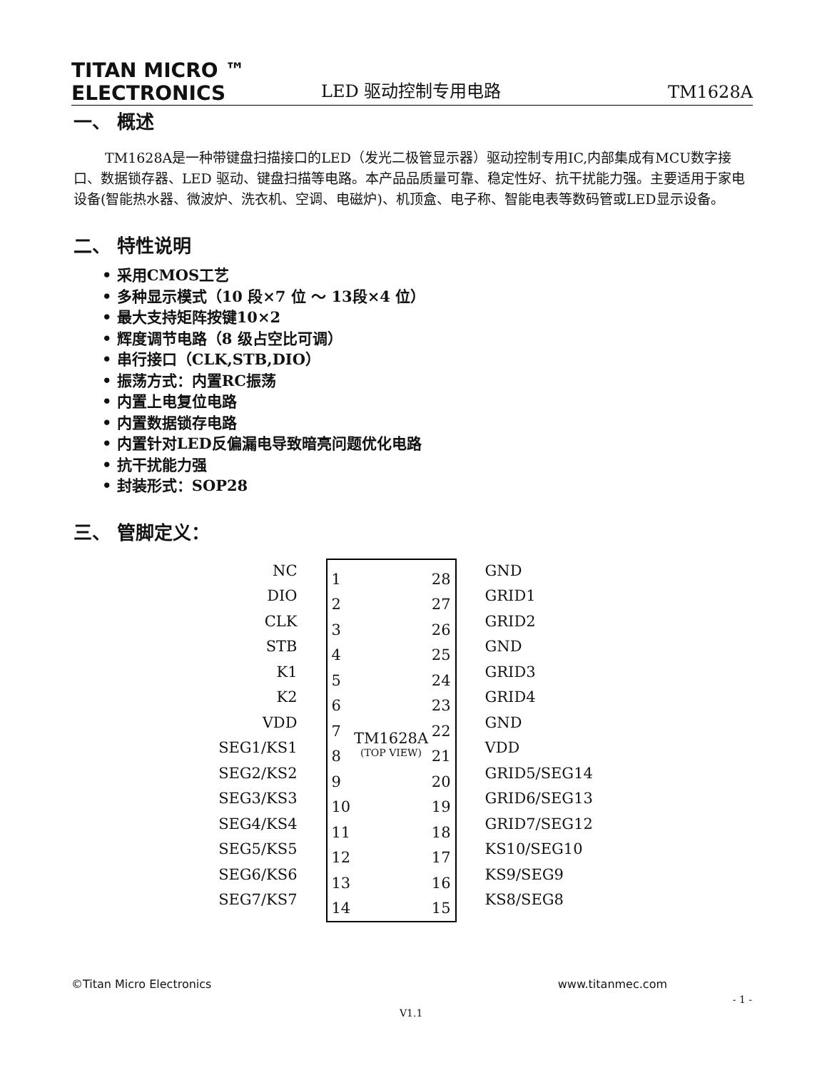TITAN MICRO ™
ELECTRONICS
LED 驱动控制专用电路
TM1628A
一、 概述
TM1628A是一种带键盘扫描接口的LED（发光二极管显示器）驱动控制专用IC,内部集成有MCU数字接口、数据锁存器、LED 驱动、键盘扫描等电路。本产品品质量可靠、稳定性好、抗干扰能力强。主要适用于家电设备(智能热水器、微波炉、洗衣机、空调、电磁炉)、机顶盒、电子称、智能电表等数码管或LED显示设备。
二、 特性说明
• 采用CMOS工艺
• 多种显示模式（10 段×7 位 ～ 13段×4 位）
• 最大支持矩阵按键10×2
• 辉度调节电路（8 级占空比可调）
• 串行接口（CLK,STB,DIO）
• 振荡方式：内置RC振荡
• 内置上电复位电路
• 内置数据锁存电路
• 内置针对LED反偏漏电导致暗亮问题优化电路
• 抗干扰能力强
• 封装形式：SOP28
三、 管脚定义：
NC
DIO
CLK
STB
K1
K2
VDD
SEG1/KS1
SEG2/KS2
SEG3/KS3
SEG4/KS4
SEG5/KS5
SEG6/KS6
SEG7/KS7
1
2
3
4
5
6
7
8
9
10
11
12
13
14
TM1628A
(TOP VIEW)
28
27
26
25
24
23
22
21
20
19
18
17
16
15
GND
GRID1
GRID2
GND
GRID3
GRID4
GND
VDD
GRID5/SEG14
GRID6/SEG13
GRID7/SEG12
KS10/SEG10
KS9/SEG9
KS8/SEG8
©Titan Micro Electronics www.titanmec.com
- 1 -
V1.1